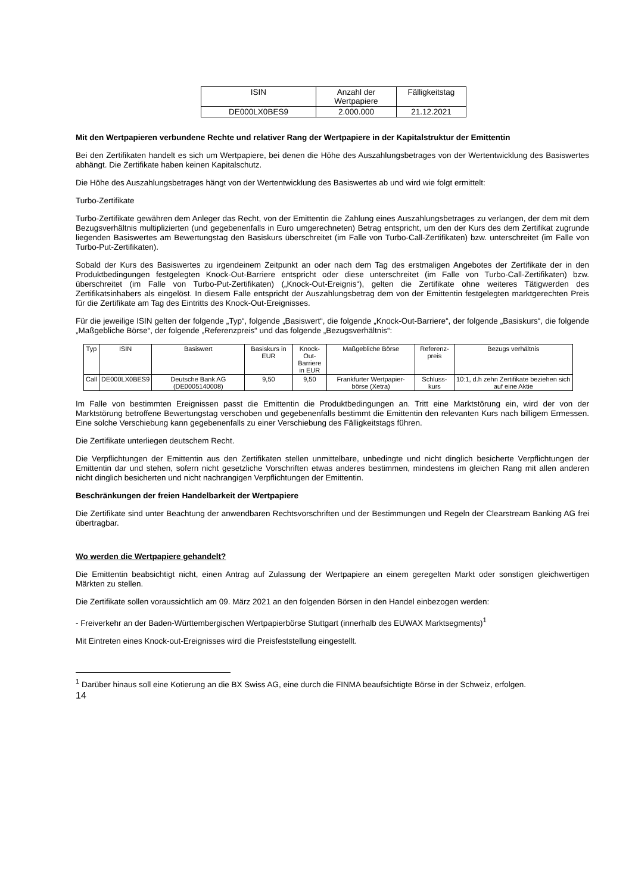| ISIN | Anzahl der Wertpapiere | Fälligkeitstag |
| --- | --- | --- |
| DE000LX0BES9 | 2.000.000 | 21.12.2021 |
Mit den Wertpapieren verbundene Rechte und relativer Rang der Wertpapiere in der Kapitalstruktur der Emittentin
Bei den Zertifikaten handelt es sich um Wertpapiere, bei denen die Höhe des Auszahlungsbetrages von der Wertentwicklung des Basiswertes abhängt. Die Zertifikate haben keinen Kapitalschutz.
Die Höhe des Auszahlungsbetrages hängt von der Wertentwicklung des Basiswertes ab und wird wie folgt ermittelt:
Turbo-Zertifikate
Turbo-Zertifikate gewähren dem Anleger das Recht, von der Emittentin die Zahlung eines Auszahlungsbetrages zu verlangen, der dem mit dem Bezugsverhältnis multiplizierten (und gegebenenfalls in Euro umgerechneten) Betrag entspricht, um den der Kurs des dem Zertifikat zugrunde liegenden Basiswertes am Bewertungstag den Basiskurs überschreitet (im Falle von Turbo-Call-Zertifikaten) bzw. unterschreitet (im Falle von Turbo-Put-Zertifikaten).
Sobald der Kurs des Basiswertes zu irgendeinem Zeitpunkt an oder nach dem Tag des erstmaligen Angebotes der Zertifikate der in den Produktbedingungen festgelegten Knock-Out-Barriere entspricht oder diese unterschreitet (im Falle von Turbo-Call-Zertifikaten) bzw. überschreitet (im Falle von Turbo-Put-Zertifikaten) („Knock-Out-Ereignis“), gelten die Zertifikate ohne weiteres Tätigwerden des Zertifikatsinhabers als eingelöst. In diesem Falle entspricht der Auszahlungsbetrag dem von der Emittentin festgelegten marktgerechten Preis für die Zertifikate am Tag des Eintritts des Knock-Out-Ereignisses.
Für die jeweilige ISIN gelten der folgende „Typ“, folgende „Basiswert“, die folgende „Knock-Out-Barriere“, der folgende „Basiskurs“, die folgende „Maßgebliche Börse“, der folgende „Referenzpreis“ und das folgende „Bezugsverhältnis“:
| Typ | ISIN | Basiswert | Basiskurs in EUR | Knock-Out- Barriere in EUR | Maßgebliche Börse | Referenz- preis | Bezugs verhältnis |
| --- | --- | --- | --- | --- | --- | --- | --- |
| Call | DE000LX0BES9 | Deutsche Bank AG (DE0005140008) | 9,50 | 9,50 | Frankfurter Wertpapier-börse (Xetra) | Schluss-kurs | 10:1, d.h zehn Zertifikate beziehen sich auf eine Aktie |
Im Falle von bestimmten Ereignissen passt die Emittentin die Produktbedingungen an. Tritt eine Marktstörung ein, wird der von der Marktstörung betroffene Bewertungstag verschoben und gegebenenfalls bestimmt die Emittentin den relevanten Kurs nach billigem Ermessen. Eine solche Verschiebung kann gegebenenfalls zu einer Verschiebung des Fälligkeitstags führen.
Die Zertifikate unterliegen deutschem Recht.
Die Verpflichtungen der Emittentin aus den Zertifikaten stellen unmittelbare, unbedingte und nicht dinglich besicherte Verpflichtungen der Emittentin dar und stehen, sofern nicht gesetzliche Vorschriften etwas anderes bestimmen, mindestens im gleichen Rang mit allen anderen nicht dinglich besicherten und nicht nachrangigen Verpflichtungen der Emittentin.
Beschränkungen der freien Handelbarkeit der Wertpapiere
Die Zertifikate sind unter Beachtung der anwendbaren Rechtsvorschriften und der Bestimmungen und Regeln der Clearstream Banking AG frei übertragbar.
Wo werden die Wertpapiere gehandelt?
Die Emittentin beabsichtigt nicht, einen Antrag auf Zulassung der Wertpapiere an einem geregelten Markt oder sonstigen gleichwertigen Märkten zu stellen.
Die Zertifikate sollen voraussichtlich am 09. März 2021 an den folgenden Börsen in den Handel einbezogen werden:
- Freiverkehr an der Baden-Württembergischen Wertpapierbörse Stuttgart (innerhalb des EUWAX Marktsegments)<sup>1</sup>
Mit Eintreten eines Knock-out-Ereignisses wird die Preisfeststellung eingestellt.
<sup>1</sup> Darüber hinaus soll eine Kotierung an die BX Swiss AG, eine durch die FINMA beaufsichtigte Börse in der Schweiz, erfolgen.
14